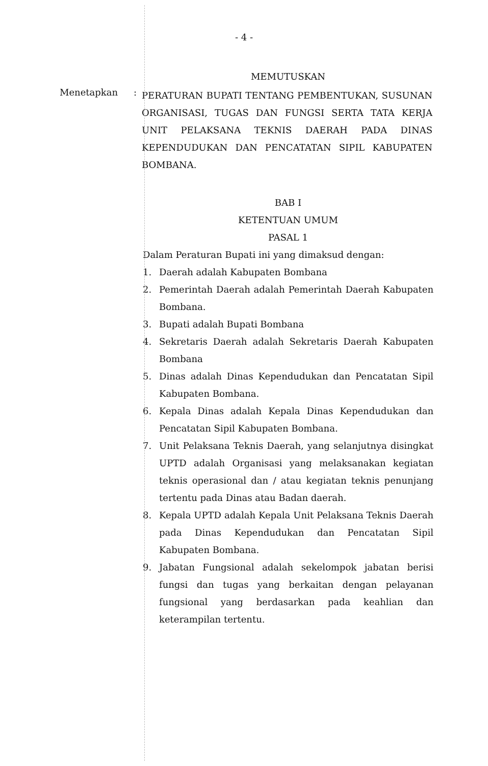- 4 -
MEMUTUSKAN
Menetapkan :
PERATURAN BUPATI TENTANG PEMBENTUKAN, SUSUNAN ORGANISASI, TUGAS DAN FUNGSI SERTA TATA KERJA UNIT PELAKSANA TEKNIS DAERAH PADA DINAS KEPENDUDUKAN DAN PENCATATAN SIPIL KABUPATEN BOMBANA.
BAB I
KETENTUAN UMUM
PASAL 1
Dalam Peraturan Bupati ini yang dimaksud dengan:
1. Daerah adalah Kabupaten Bombana
2. Pemerintah Daerah adalah Pemerintah Daerah Kabupaten Bombana.
3. Bupati adalah Bupati Bombana
4. Sekretaris Daerah adalah Sekretaris Daerah Kabupaten Bombana
5. Dinas adalah Dinas Kependudukan dan Pencatatan Sipil Kabupaten Bombana.
6. Kepala Dinas adalah Kepala Dinas Kependudukan dan Pencatatan Sipil Kabupaten Bombana.
7. Unit Pelaksana Teknis Daerah, yang selanjutnya disingkat UPTD adalah Organisasi yang melaksanakan kegiatan teknis operasional dan / atau kegiatan teknis penunjang tertentu pada Dinas atau Badan daerah.
8. Kepala UPTD adalah Kepala Unit Pelaksana Teknis Daerah pada Dinas Kependudukan dan Pencatatan Sipil Kabupaten Bombana.
9. Jabatan Fungsional adalah sekelompok jabatan berisi fungsi dan tugas yang berkaitan dengan pelayanan fungsional yang berdasarkan pada keahlian dan keterampilan tertentu.